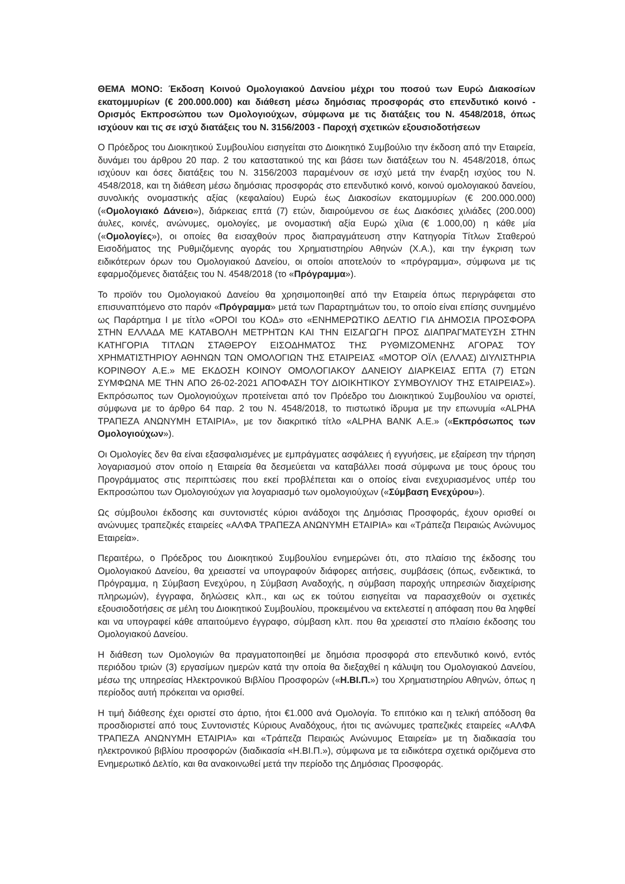ΘΕΜΑ ΜΟΝΟ: Έκδοση Κοινού Ομολογιακού Δανείου μέχρι του ποσού των Ευρώ Διακοσίων εκατομμυρίων (€ 200.000.000) και διάθεση μέσω δημόσιας προσφοράς στο επενδυτικό κοινό - Ορισμός Εκπροσώπου των Ομολογιούχων, σύμφωνα με τις διατάξεις του Ν. 4548/2018, όπως ισχύουν και τις σε ισχύ διατάξεις του Ν. 3156/2003 - Παροχή σχετικών εξουσιοδοτήσεων
Ο Πρόεδρος του Διοικητικού Συμβουλίου εισηγείται στο Διοικητικό Συμβούλιο την έκδοση από την Εταιρεία, δυνάμει του άρθρου 20 παρ. 2 του καταστατικού της και βάσει των διατάξεων του Ν. 4548/2018, όπως ισχύουν και όσες διατάξεις του Ν. 3156/2003 παραμένουν σε ισχύ μετά την έναρξη ισχύος του Ν. 4548/2018, και τη διάθεση μέσω δημόσιας προσφοράς στο επενδυτικό κοινό, κοινού ομολογιακού δανείου, συνολικής ονομαστικής αξίας (κεφαλαίου) Ευρώ έως Διακοσίων εκατομμυρίων (€ 200.000.000) («Ομολογιακό Δάνειο»), διάρκειας επτά (7) ετών, διαιρούμενου σε έως Διακόσιες χιλιάδες (200.000) άυλες, κοινές, ανώνυμες, ομολογίες, με ονομαστική αξία Ευρώ χίλια (€ 1.000,00) η κάθε μία («Ομολογίες»), οι οποίες θα εισαχθούν προς διαπραγμάτευση στην Κατηγορία Τίτλων Σταθερού Εισοδήματος της Ρυθμιζόμενης αγοράς του Χρηματιστηρίου Αθηνών (Χ.Α.), και την έγκριση των ειδικότερων όρων του Ομολογιακού Δανείου, οι οποίοι αποτελούν το «πρόγραμμα», σύμφωνα με τις εφαρμοζόμενες διατάξεις του Ν. 4548/2018 (το «Πρόγραμμα»).
Το προϊόν του Ομολογιακού Δανείου θα χρησιμοποιηθεί από την Εταιρεία όπως περιγράφεται στο επισυναπτόμενο στο παρόν «Πρόγραμμα» μετά των Παραρτημάτων του, το οποίο είναι επίσης συνημμένο ως Παράρτημα Ι με τίτλο «ΟΡΟΙ του ΚΟΔ» στο «ΕΝΗΜΕΡΩΤΙΚΟ ΔΕΛΤΙΟ ΓΙΑ ΔΗΜΟΣΙΑ ΠΡΟΣΦΟΡΑ ΣΤΗΝ ΕΛΛΑΔΑ ΜΕ ΚΑΤΑΒΟΛΗ ΜΕΤΡΗΤΩΝ ΚΑΙ ΤΗΝ ΕΙΣΑΓΩΓΗ ΠΡΟΣ ΔΙΑΠΡΑΓΜΑΤΕΥΣΗ ΣΤΗΝ ΚΑΤΗΓΟΡΙΑ ΤΙΤΛΩΝ ΣΤΑΘΕΡΟΥ ΕΙΣΟΔΗΜΑΤΟΣ ΤΗΣ ΡΥΘΜΙΖΟΜΕΝΗΣ ΑΓΟΡΑΣ ΤΟΥ ΧΡΗΜΑΤΙΣΤΗΡΙΟΥ ΑΘΗΝΩΝ ΤΩΝ ΟΜΟΛΟΓΙΩΝ ΤΗΣ ΕΤΑΙΡΕΙΑΣ «ΜΟΤΟΡ ΟΪΛ (ΕΛΛΑΣ) ΔΙΥΛΙΣΤΗΡΙΑ ΚΟΡΙΝΘΟΥ Α.Ε.» ΜΕ ΕΚΔΟΣΗ ΚΟΙΝΟΥ ΟΜΟΛΟΓΙΑΚΟΥ ΔΑΝΕΙΟΥ ΔΙΑΡΚΕΙΑΣ ΕΠΤΑ (7) ΕΤΩΝ ΣΥΜΦΩΝΑ ΜΕ ΤΗΝ ΑΠΟ 26-02-2021 ΑΠΟΦΑΣΗ ΤΟΥ ΔΙΟΙΚΗΤΙΚΟΥ ΣΥΜΒΟΥΛΙΟΥ ΤΗΣ ΕΤΑΙΡΕΙΑΣ»). Εκπρόσωπος των Ομολογιούχων προτείνεται από τον Πρόεδρο του Διοικητικού Συμβουλίου να οριστεί, σύμφωνα με το άρθρο 64 παρ. 2 του Ν. 4548/2018, το πιστωτικό ίδρυμα με την επωνυμία «ALPHA ΤΡΑΠΕΖΑ ΑΝΩΝΥΜΗ ΕΤΑΙΡΙΑ», με τον διακριτικό τίτλο «ALPHA BANK A.E.» («Εκπρόσωπος των Ομολογιούχων»).
Οι Ομολογίες δεν θα είναι εξασφαλισμένες με εμπράγματες ασφάλειες ή εγγυήσεις, με εξαίρεση την τήρηση λογαριασμού στον οποίο η Εταιρεία θα δεσμεύεται να καταβάλλει ποσά σύμφωνα με τους όρους του Προγράμματος στις περιπτώσεις που εκεί προβλέπεται και ο οποίος είναι ενεχυριασμένος υπέρ του Εκπροσώπου των Ομολογιούχων για λογαριασμό των ομολογιούχων («Σύμβαση Ενεχύρου»).
Ως σύμβουλοι έκδοσης και συντονιστές κύριοι ανάδοχοι της Δημόσιας Προσφοράς, έχουν ορισθεί οι ανώνυμες τραπεζικές εταιρείες «ΑΛΦΑ ΤΡΑΠΕΖΑ ΑΝΩΝΥΜΗ ΕΤΑΙΡΙΑ» και «Τράπεζα Πειραιώς Ανώνυμος Εταιρεία».
Περαιτέρω, ο Πρόεδρος του Διοικητικού Συμβουλίου ενημερώνει ότι, στο πλαίσιο της έκδοσης του Ομολογιακού Δανείου, θα χρειαστεί να υπογραφούν διάφορες αιτήσεις, συμβάσεις (όπως, ενδεικτικά, το Πρόγραμμα, η Σύμβαση Ενεχύρου, η Σύμβαση Αναδοχής, η σύμβαση παροχής υπηρεσιών διαχείρισης πληρωμών), έγγραφα, δηλώσεις κλπ., και ως εκ τούτου εισηγείται να παρασχεθούν οι σχετικές εξουσιοδοτήσεις σε μέλη του Διοικητικού Συμβουλίου, προκειμένου να εκτελεστεί η απόφαση που θα ληφθεί και να υπογραφεί κάθε απαιτούμενο έγγραφο, σύμβαση κλπ. που θα χρειαστεί στο πλαίσιο έκδοσης του Ομολογιακού Δανείου.
Η διάθεση των Ομολογιών θα πραγματοποιηθεί με δημόσια προσφορά στο επενδυτικό κοινό, εντός περιόδου τριών (3) εργασίμων ημερών κατά την οποία θα διεξαχθεί η κάλυψη του Ομολογιακού Δανείου, μέσω της υπηρεσίας Ηλεκτρονικού Βιβλίου Προσφορών («Η.ΒΙ.Π.») του Χρηματιστηρίου Αθηνών, όπως η περίοδος αυτή πρόκειται να ορισθεί.
Η τιμή διάθεσης έχει οριστεί στο άρτιο, ήτοι €1.000 ανά Ομολογία. Το επιτόκιο και η τελική απόδοση θα προσδιοριστεί από τους Συντονιστές Κύριους Αναδόχους, ήτοι τις ανώνυμες τραπεζικές εταιρείες «ΑΛΦΑ ΤΡΑΠΕΖΑ ΑΝΩΝΥΜΗ ΕΤΑΙΡΙΑ» και «Τράπεζα Πειραιώς Ανώνυμος Εταιρεία» με τη διαδικασία του ηλεκτρονικού βιβλίου προσφορών (διαδικασία «Η.ΒΙ.Π.»), σύμφωνα με τα ειδικότερα σχετικά οριζόμενα στο Ενημερωτικό Δελτίο, και θα ανακοινωθεί μετά την περίοδο της Δημόσιας Προσφοράς.